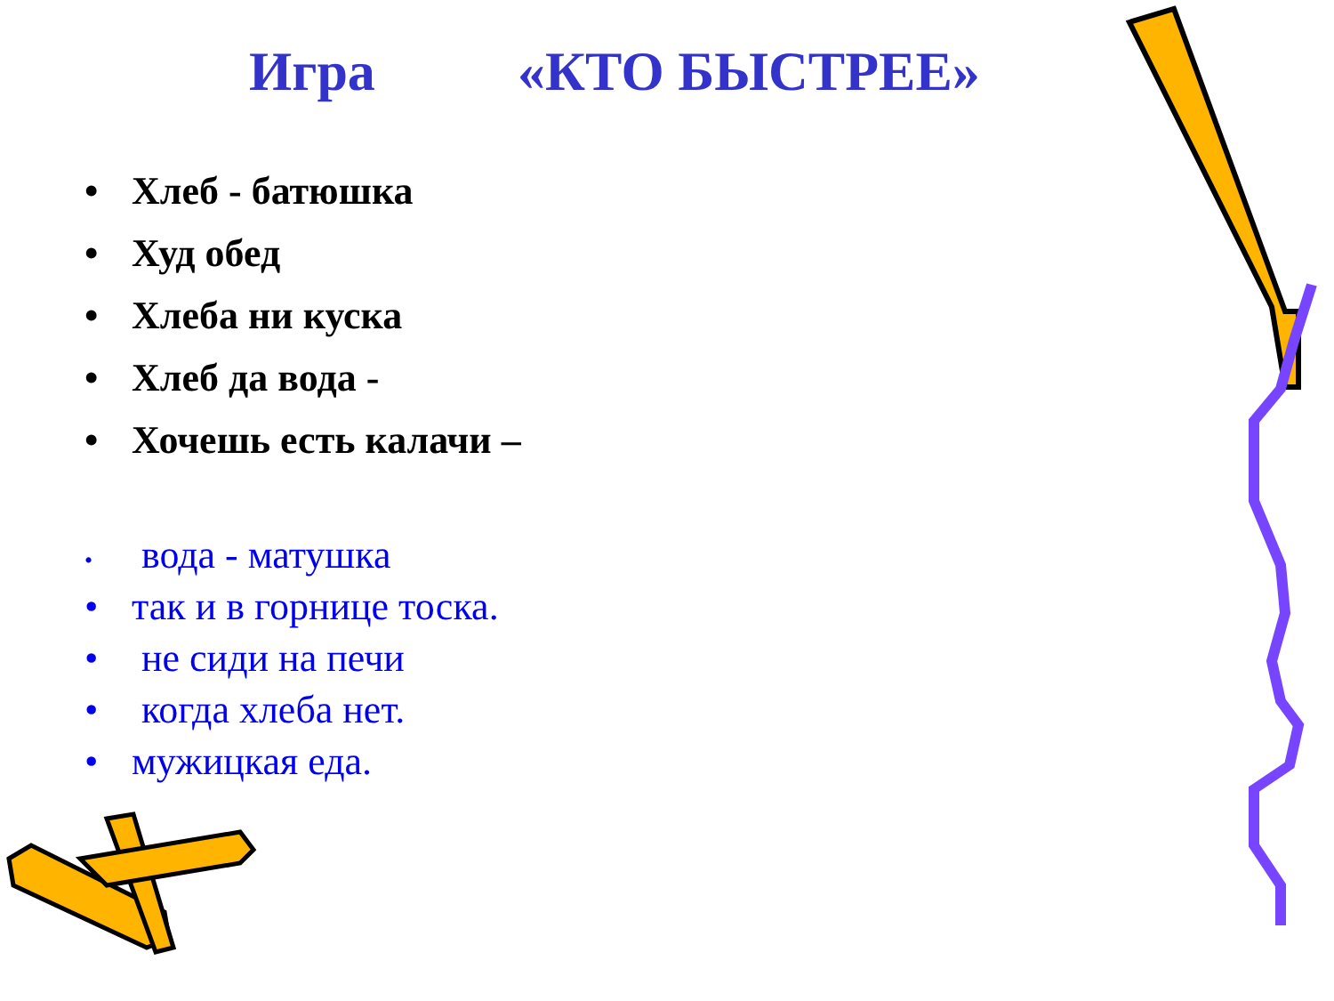Игра «КТО БЫСТРЕЕ»
• Хлеб - батюшка
• Худ обед
• Хлеба ни куска
• Хлеб да вода -
• Хочешь есть калачи –
• вода - матушка
• так и в горнице тоска.
• не сиди на печи
• когда хлеба нет.
• мужицкая еда.